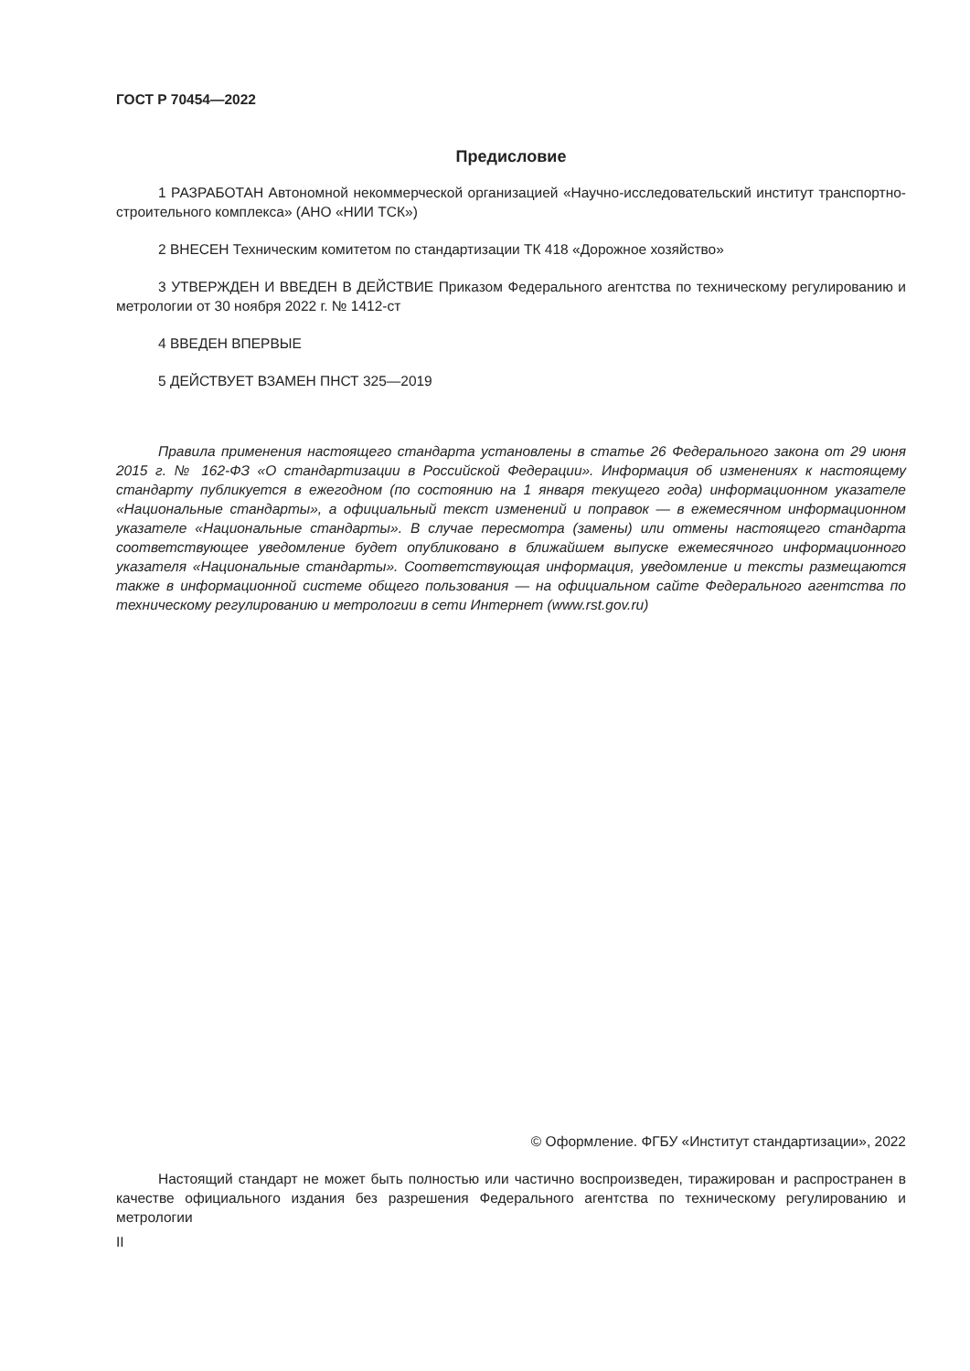ГОСТ Р 70454—2022
Предисловие
1 РАЗРАБОТАН Автономной некоммерческой организацией «Научно-исследовательский институт транспортно-строительного комплекса» (АНО «НИИ ТСК»)
2 ВНЕСЕН Техническим комитетом по стандартизации ТК 418 «Дорожное хозяйство»
3 УТВЕРЖДЕН И ВВЕДЕН В ДЕЙСТВИЕ Приказом Федерального агентства по техническому регулированию и метрологии от 30 ноября 2022 г. № 1412-ст
4 ВВЕДЕН ВПЕРВЫЕ
5 ДЕЙСТВУЕТ ВЗАМЕН ПНСТ 325—2019
Правила применения настоящего стандарта установлены в статье 26 Федерального закона от 29 июня 2015 г. № 162-ФЗ «О стандартизации в Российской Федерации». Информация об изменениях к настоящему стандарту публикуется в ежегодном (по состоянию на 1 января текущего года) информационном указателе «Национальные стандарты», а официальный текст изменений и поправок — в ежемесячном информационном указателе «Национальные стандарты». В случае пересмотра (замены) или отмены настоящего стандарта соответствующее уведомление будет опубликовано в ближайшем выпуске ежемесячного информационного указателя «Национальные стандарты». Соответствующая информация, уведомление и тексты размещаются также в информационной системе общего пользования — на официальном сайте Федерального агентства по техническому регулированию и метрологии в сети Интернет (www.rst.gov.ru)
© Оформление. ФГБУ «Институт стандартизации», 2022
Настоящий стандарт не может быть полностью или частично воспроизведен, тиражирован и распространен в качестве официального издания без разрешения Федерального агентства по техническому регулированию и метрологии
II